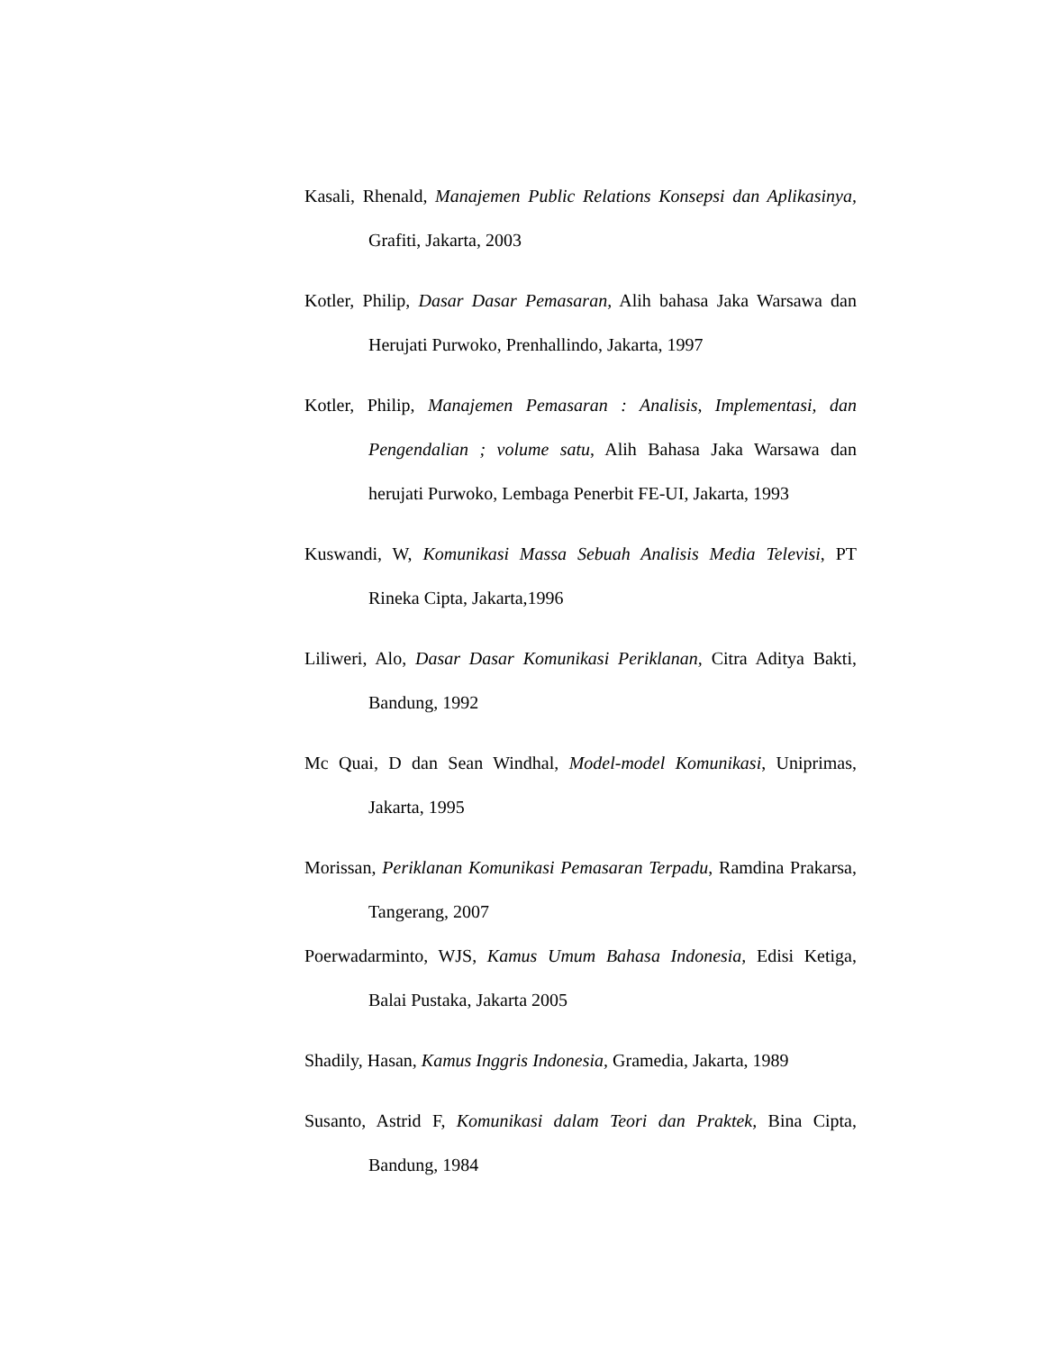Kasali, Rhenald, Manajemen Public Relations Konsepsi dan Aplikasinya, Grafiti, Jakarta, 2003
Kotler, Philip, Dasar Dasar Pemasaran, Alih bahasa Jaka Warsawa dan Herujati Purwoko, Prenhallindo, Jakarta, 1997
Kotler, Philip, Manajemen Pemasaran : Analisis, Implementasi, dan Pengendalian ; volume satu, Alih Bahasa Jaka Warsawa dan herujati Purwoko, Lembaga Penerbit FE-UI, Jakarta, 1993
Kuswandi, W, Komunikasi Massa Sebuah Analisis Media Televisi, PT Rineka Cipta, Jakarta,1996
Liliweri, Alo, Dasar Dasar Komunikasi Periklanan, Citra Aditya Bakti, Bandung, 1992
Mc Quai, D dan Sean Windhal, Model-model Komunikasi, Uniprimas, Jakarta, 1995
Morissan, Periklanan Komunikasi Pemasaran Terpadu, Ramdina Prakarsa, Tangerang, 2007
Poerwadarminto, WJS, Kamus Umum Bahasa Indonesia, Edisi Ketiga, Balai Pustaka, Jakarta 2005
Shadily, Hasan, Kamus Inggris Indonesia, Gramedia, Jakarta, 1989
Susanto, Astrid F, Komunikasi dalam Teori dan Praktek, Bina Cipta, Bandung, 1984